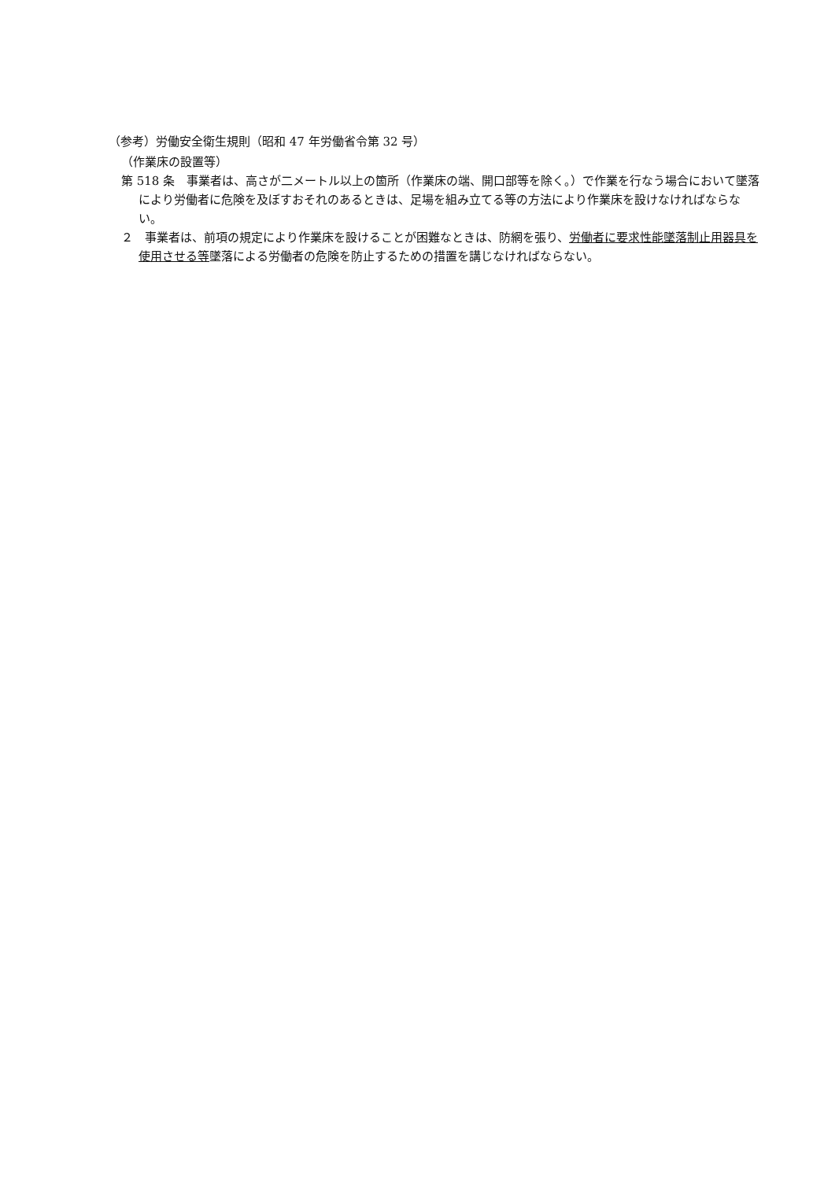（参考）労働安全衛生規則（昭和 47 年労働省令第 32 号）
（作業床の設置等）
第 518 条　事業者は、高さが二メートル以上の箇所（作業床の端、開口部等を除く。）で作業を行なう場合において墜落により労働者に危険を及ぼすおそれのあるときは、足場を組み立てる等の方法により作業床を設けなければならない。
２　事業者は、前項の規定により作業床を設けることが困難なときは、防網を張り、労働者に要求性能墜落制止用器具を使用させる等墜落による労働者の危険を防止するための措置を講じなければならない。